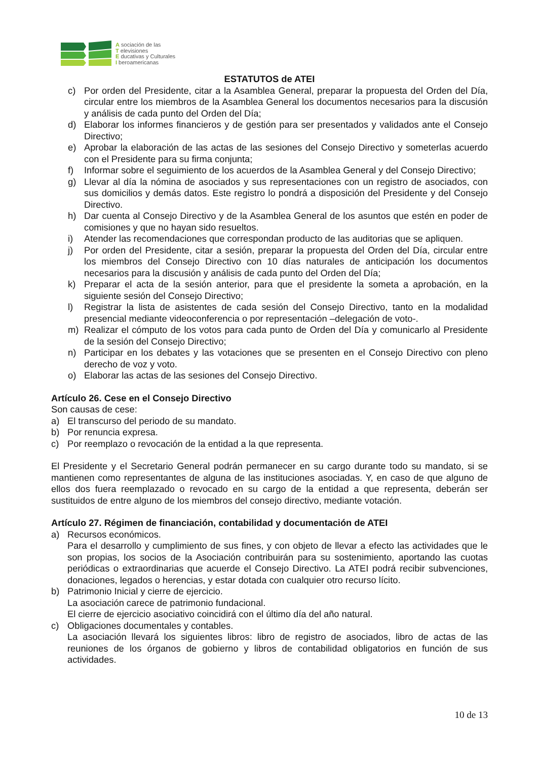A sociación de las
T elevisiones
E ducativas y Culturales
I beroamericanas
ESTATUTOS de ATEI
c) Por orden del Presidente, citar a la Asamblea General, preparar la propuesta del Orden del Día, circular entre los miembros de la Asamblea General los documentos necesarios para la discusión y análisis de cada punto del Orden del Día;
d) Elaborar los informes financieros y de gestión para ser presentados y validados ante el Consejo Directivo;
e) Aprobar la elaboración de las actas de las sesiones del Consejo Directivo y someterlas acuerdo con el Presidente para su firma conjunta;
f) Informar sobre el seguimiento de los acuerdos de la Asamblea General y del Consejo Directivo;
g) Llevar al día la nómina de asociados y sus representaciones con un registro de asociados, con sus domicilios y demás datos. Este registro lo pondrá a disposición del Presidente y del Consejo Directivo.
h) Dar cuenta al Consejo Directivo y de la Asamblea General de los asuntos que estén en poder de comisiones y que no hayan sido resueltos.
i) Atender las recomendaciones que correspondan producto de las auditorias que se apliquen.
j) Por orden del Presidente, citar a sesión, preparar la propuesta del Orden del Día, circular entre los miembros del Consejo Directivo con 10 días naturales de anticipación los documentos necesarios para la discusión y análisis de cada punto del Orden del Día;
k) Preparar el acta de la sesión anterior, para que el presidente la someta a aprobación, en la siguiente sesión del Consejo Directivo;
l) Registrar la lista de asistentes de cada sesión del Consejo Directivo, tanto en la modalidad presencial mediante videoconferencia o por representación –delegación de voto-.
m) Realizar el cómputo de los votos para cada punto de Orden del Día y comunicarlo al Presidente de la sesión del Consejo Directivo;
n) Participar en los debates y las votaciones que se presenten en el Consejo Directivo con pleno derecho de voz y voto.
o) Elaborar las actas de las sesiones del Consejo Directivo.
Artículo 26. Cese en el Consejo Directivo
Son causas de cese:
a) El transcurso del periodo de su mandato.
b) Por renuncia expresa.
c) Por reemplazo o revocación de la entidad a la que representa.
El Presidente y el Secretario General podrán permanecer en su cargo durante todo su mandato, si se mantienen como representantes de alguna de las instituciones asociadas. Y, en caso de que alguno de ellos dos fuera reemplazado o revocado en su cargo de la entidad a que representa, deberán ser sustituidos de entre alguno de los miembros del consejo directivo, mediante votación.
Artículo 27. Régimen de financiación, contabilidad y documentación de ATEI
a) Recursos económicos.
Para el desarrollo y cumplimiento de sus fines, y con objeto de llevar a efecto las actividades que le son propias, los socios de la Asociación contribuirán para su sostenimiento, aportando las cuotas periódicas o extraordinarias que acuerde el Consejo Directivo. La ATEI podrá recibir subvenciones, donaciones, legados o herencias, y estar dotada con cualquier otro recurso lícito.
b) Patrimonio Inicial y cierre de ejercicio.
La asociación carece de patrimonio fundacional.
El cierre de ejercicio asociativo coincidirá con el último día del año natural.
c) Obligaciones documentales y contables.
La asociación llevará los siguientes libros: libro de registro de asociados, libro de actas de las reuniones de los órganos de gobierno y libros de contabilidad obligatorios en función de sus actividades.
10 de 13